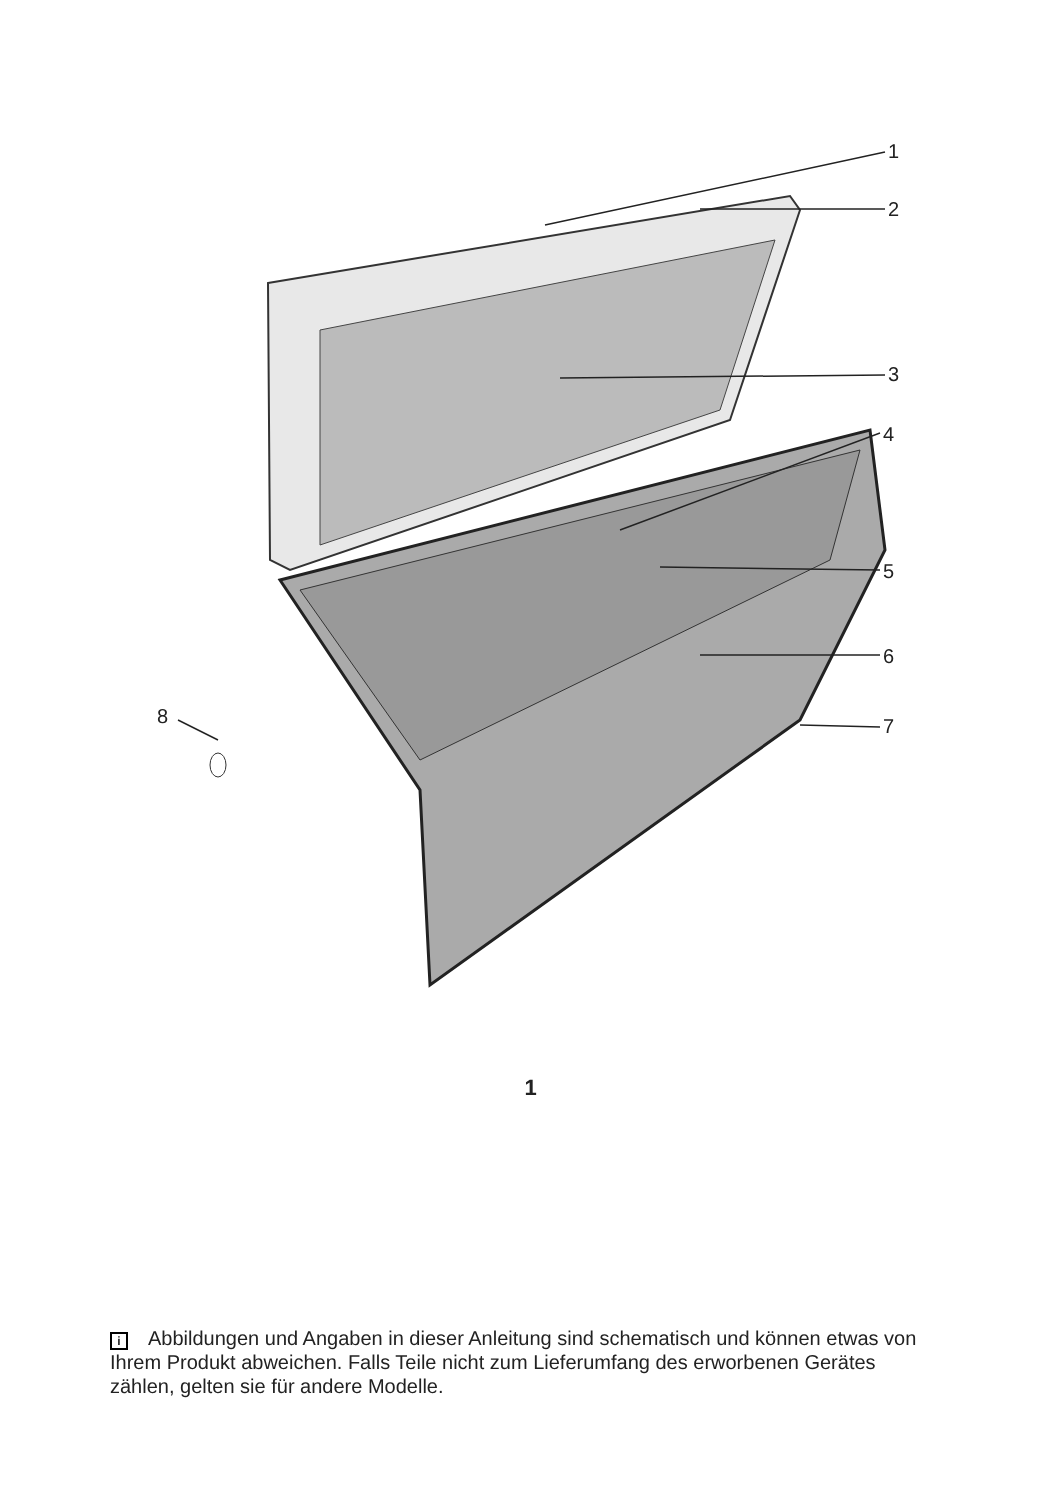1
2
3
4
5
6
7 8
1
i Abbildungen und Angaben in dieser Anleitung sind schematisch und können etwas von Ihrem Produkt abweichen. Falls Teile nicht zum Lieferumfang des erworbenen Gerätes zählen, gelten sie für andere Modelle.